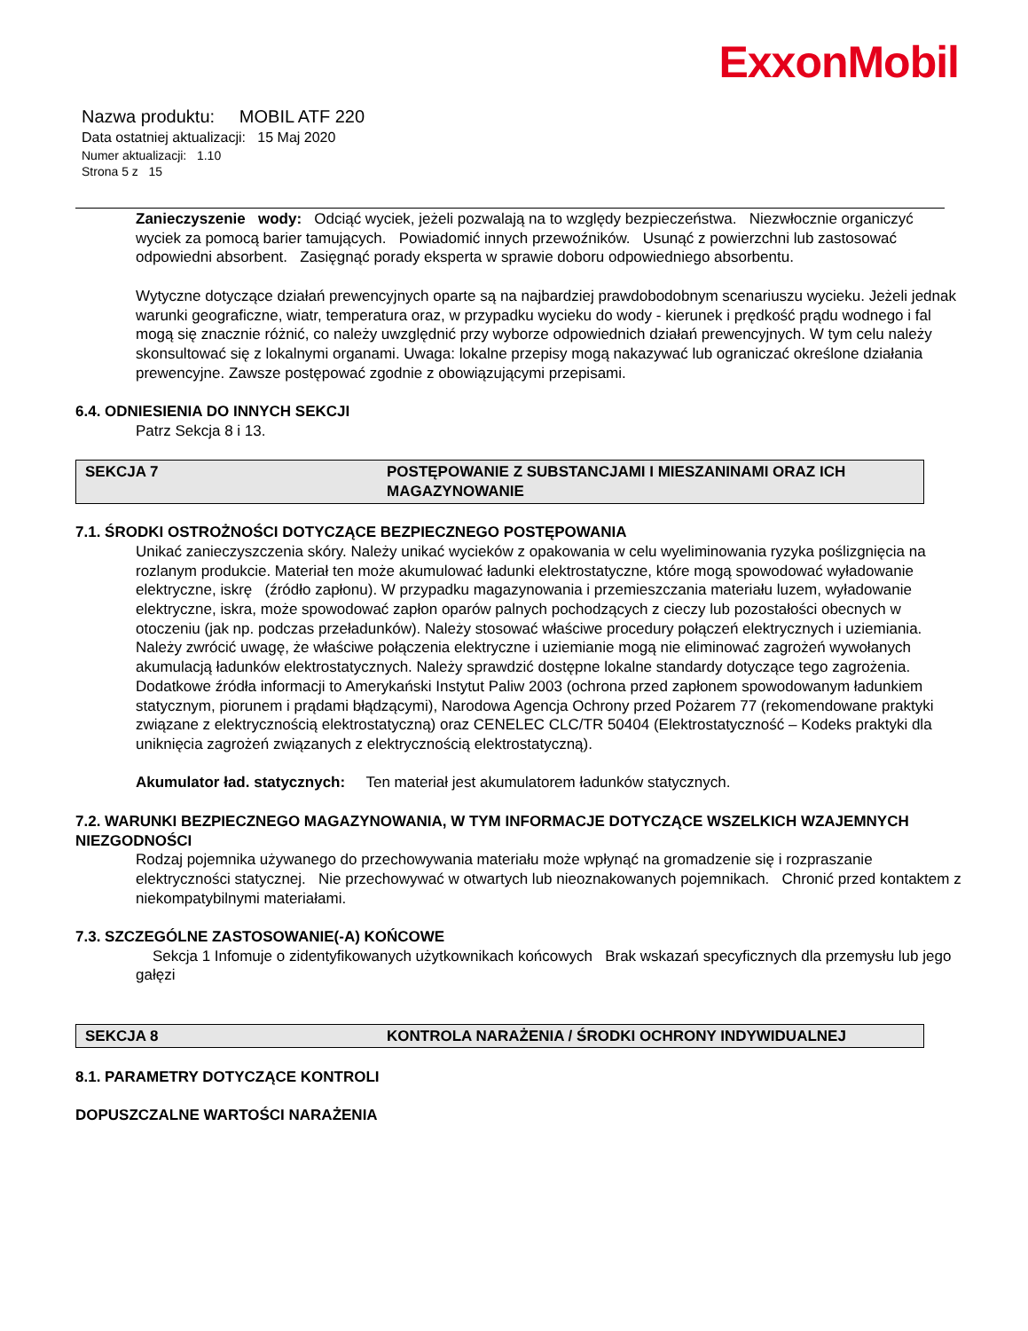ExxonMobil
Nazwa produktu: MOBIL ATF 220
Data ostatniej aktualizacji: 15 Maj 2020
Numer aktualizacji: 1.10
Strona 5 z 15
Zanieczyszenie wody: Odciąć wyciek, jeżeli pozwalają na to względy bezpieczeństwa. Niezwłocznie organiczyć wyciek za pomocą barier tamujących. Powiadomić innych przewoźników. Usunąć z powierzchni lub zastosować odpowiedni absorbent. Zasięgnąć porady eksperta w sprawie doboru odpowiedniego absorbentu.
Wytyczne dotyczące działań prewencyjnych oparte są na najbardziej prawdobodobnym scenariuszu wycieku. Jeżeli jednak warunki geograficzne, wiatr, temperatura oraz, w przypadku wycieku do wody - kierunek i prędkość prądu wodnego i fal mogą się znacznie różnić, co należy uwzględnić przy wyborze odpowiednich działań prewencyjnych. W tym celu należy skonsultować się z lokalnymi organami. Uwaga: lokalne przepisy mogą nakazywać lub ograniczać określone działania prewencyjne. Zawsze postępować zgodnie z obowiązującymi przepisami.
6.4. ODNIESIENIA DO INNYCH SEKCJI
Patrz Sekcja 8 i 13.
SEKCJA 7 POSTĘPOWANIE Z SUBSTANCJAMI I MIESZANINAMI ORAZ ICH MAGAZYNOWANIE
7.1. ŚRODKI OSTROŻNOŚCI DOTYCZĄCE BEZPIECZNEGO POSTĘPOWANIA
Unikać zanieczyszczenia skóry. Należy unikać wycieków z opakowania w celu wyeliminowania ryzyka poślizgnięcia na rozlanym produkcie. Materiał ten może akumulować ładunki elektrostatyczne, które mogą spowodować wyładowanie elektryczne, iskrę (źródło zapłonu). W przypadku magazynowania i przemieszczania materiału luzem, wyładowanie elektryczne, iskra, może spowodować zapłon oparów palnych pochodzących z cieczy lub pozostałości obecnych w otoczeniu (jak np. podczas przeładunków). Należy stosować właściwe procedury połączeń elektrycznych i uziemiania. Należy zwrócić uwagę, że właściwe połączenia elektryczne i uziemianie mogą nie eliminować zagrożeń wywołanych akumulacją ładunków elektrostatycznych. Należy sprawdzić dostępne lokalne standardy dotyczące tego zagrożenia. Dodatkowe źródła informacji to Amerykański Instytut Paliw 2003 (ochrona przed zapłonem spowodowanym ładunkiem statycznym, piorunem i prądami błądzącymi), Narodowa Agencja Ochrony przed Pożarem 77 (rekomendowane praktyki związane z elektrycznością elektrostatyczną) oraz CENELEC CLC/TR 50404 (Elektrostatyczność – Kodeks praktyki dla uniknięcia zagrożeń związanych z elektrycznością elektrostatyczną).
Akumulator ład. statycznych: Ten materiał jest akumulatorem ładunków statycznych.
7.2. WARUNKI BEZPIECZNEGO MAGAZYNOWANIA, W TYM INFORMACJE DOTYCZĄCE WSZELKICH WZAJEMNYCH NIEZGODNOŚCI
Rodzaj pojemnika używanego do przechowywania materiału może wpłynąć na gromadzenie się i rozpraszanie elektryczności statycznej. Nie przechowywać w otwartych lub nieoznakowanych pojemnikach. Chronić przed kontaktem z niekompatybilnymi materiałami.
7.3. SZCZEGÓLNE ZASTOSOWANIE(-A) KOŃCOWE
Sekcja 1 Infomuje o zidentyfikowanych użytkownikach końcowych Brak wskazań specyficznych dla przemysłu lub jego gałęzi
SEKCJA 8 KONTROLA NARAŻENIA / ŚRODKI OCHRONY INDYWIDUALNEJ
8.1. PARAMETRY DOTYCZĄCE KONTROLI
DOPUSZCZALNE WARTOŚCI NARAŻENIA